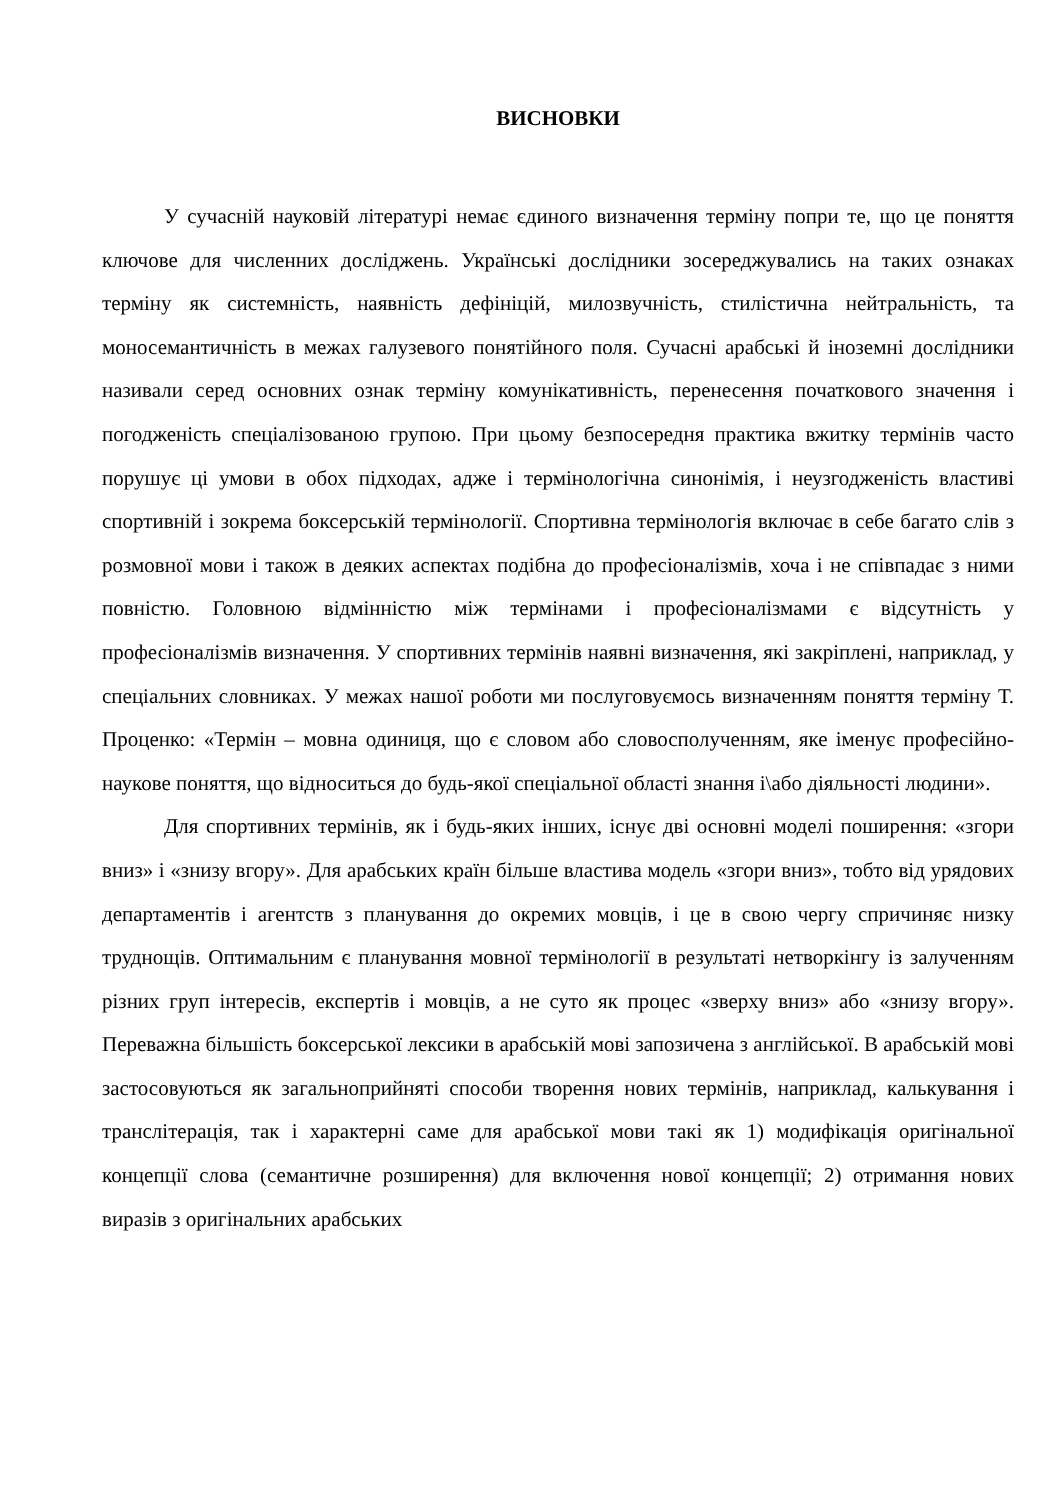ВИСНОВКИ
У сучасній науковій літературі немає єдиного визначення терміну попри те, що це поняття ключове для численних досліджень. Українські дослідники зосереджувались на таких ознаках терміну як системність, наявність дефініцій, милозвучність, стилістична нейтральність, та моносемантичність в межах галузевого понятійного поля. Сучасні арабські й іноземні дослідники називали серед основних ознак терміну комунікативність, перенесення початкового значення і погодженість спеціалізованою групою. При цьому безпосередня практика вжитку термінів часто порушує ці умови в обох підходах, адже і термінологічна синонімія, і неузгодженість властиві спортивній і зокрема боксерській термінології. Спортивна термінологія включає в себе багато слів з розмовної мови і також в деяких аспектах подібна до професіоналізмів, хоча і не співпадає з ними повністю. Головною відмінністю між термінами і професіоналізмами є відсутність у професіоналізмів визначення. У спортивних термінів наявні визначення, які закріплені, наприклад, у спеціальних словниках. У межах нашої роботи ми послуговуємось визначенням поняття терміну Т. Проценко: «Термін – мовна одиниця, що є словом або словосполученням, яке іменує професійно-наукове поняття, що відноситься до будь-якої спеціальної області знання і\або діяльності людини».
Для спортивних термінів, як і будь-яких інших, існує дві основні моделі поширення: «згори вниз» і «знизу вгору». Для арабських країн більше властива модель «згори вниз», тобто від урядових департаментів і агентств з планування до окремих мовців, і це в свою чергу спричиняє низку труднощів. Оптимальним є планування мовної термінології в результаті нетворкінгу із залученням різних груп інтересів, експертів і мовців, а не суто як процес «зверху вниз» або «знизу вгору». Переважна більшість боксерської лексики в арабській мові запозичена з англійської. В арабській мові застосовуються як загальноприйняті способи творення нових термінів, наприклад, калькування і транслітерація, так і характерні саме для арабської мови такі як 1) модифікація оригінальної концепції слова (семантичне розширення) для включення нової концепції; 2) отримання нових виразів з оригінальних арабських